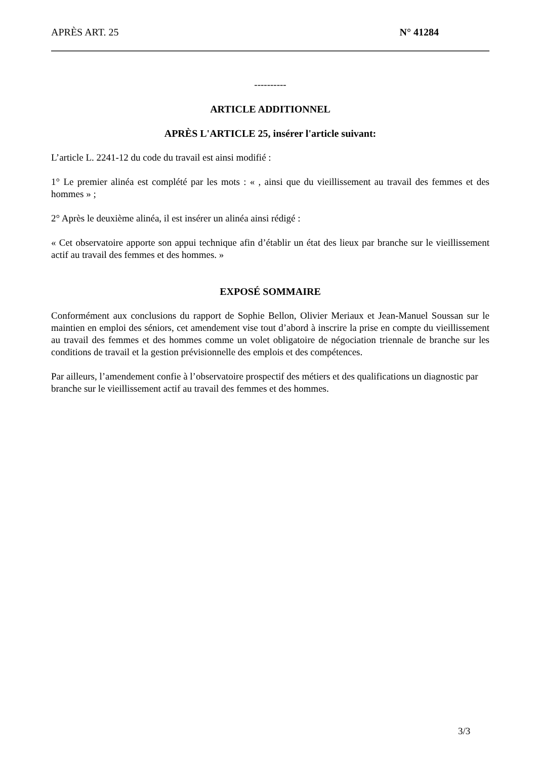APRÈS ART. 25 N° 41284
----------
ARTICLE ADDITIONNEL
APRÈS L'ARTICLE 25, insérer l'article suivant:
L’article L. 2241-12 du code du travail est ainsi modifié :
1° Le premier alinéa est complété par les mots : « , ainsi que du vieillissement au travail des femmes et des hommes » ;
2° Après le deuxième alinéa, il est insérer un alinéa ainsi rédigé :
« Cet observatoire apporte son appui technique afin d’établir un état des lieux par branche sur le vieillissement actif au travail des femmes et des hommes. »
EXPOSÉ SOMMAIRE
Conformément aux conclusions du rapport de Sophie Bellon, Olivier Meriaux et Jean-Manuel Soussan sur le maintien en emploi des séniors, cet amendement vise tout d’abord à inscrire la prise en compte du vieillissement au travail des femmes et des hommes comme un volet obligatoire de négociation triennale de branche sur les conditions de travail et la gestion prévisionnelle des emplois et des compétences.
Par ailleurs, l’amendement confie à l’observatoire prospectif des métiers et des qualifications un diagnostic par branche sur le vieillissement actif au travail des femmes et des hommes.
3/3